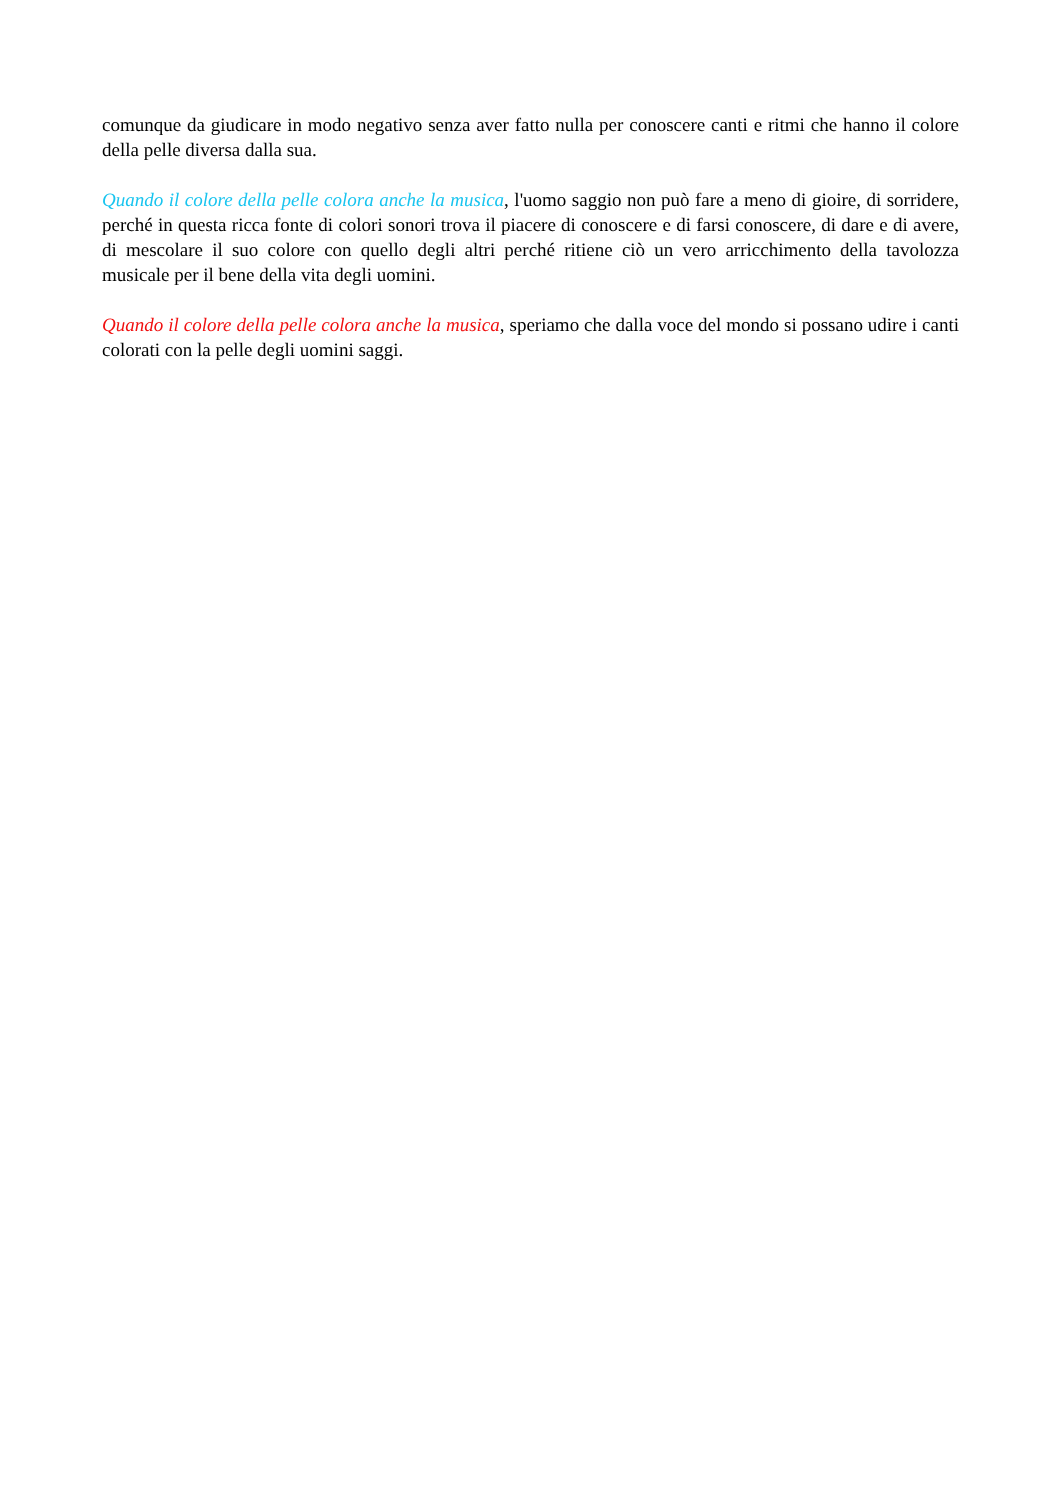comunque da giudicare in modo negativo senza aver fatto nulla per conoscere canti e ritmi che hanno il colore della pelle diversa dalla sua.
Quando il colore della pelle colora anche la musica, l'uomo saggio non può fare a meno di gioire, di sorridere, perché in questa ricca fonte di colori sonori trova il piacere di conoscere e di farsi conoscere, di dare e di avere, di mescolare il suo colore con quello degli altri perché ritiene ciò un vero arricchimento della tavolozza musicale per il bene della vita degli uomini.
Quando il colore della pelle colora anche la musica, speriamo che dalla voce del mondo si possano udire i canti colorati con la pelle degli uomini saggi.